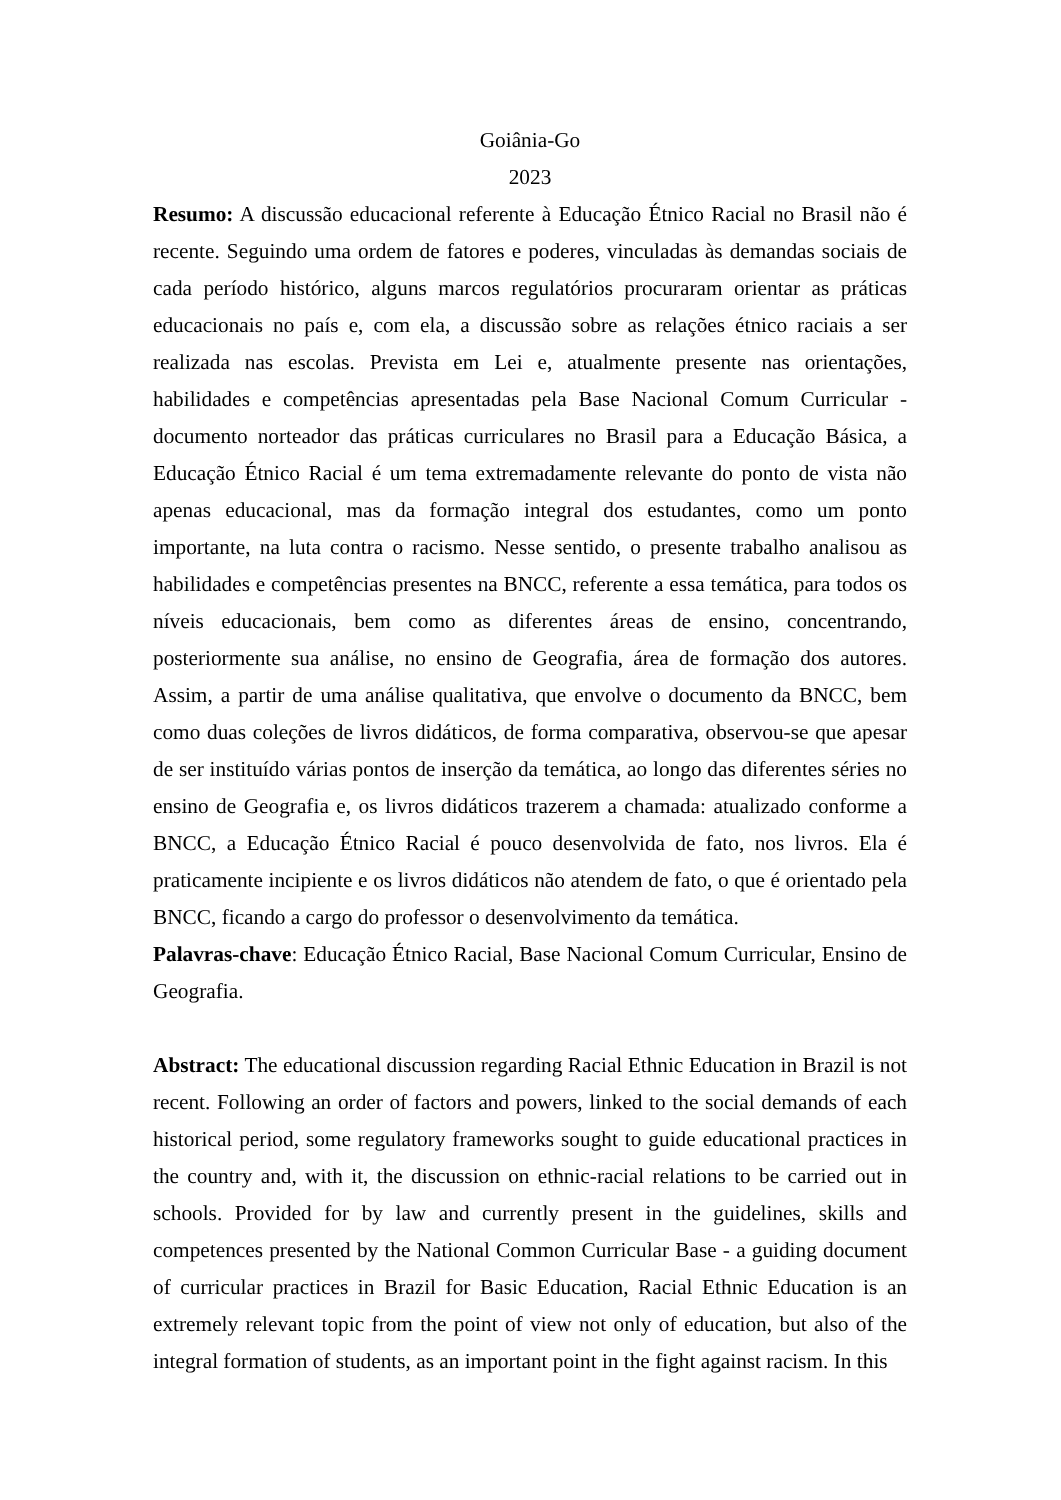Goiânia-Go
2023
Resumo: A discussão educacional referente à Educação Étnico Racial no Brasil não é recente. Seguindo uma ordem de fatores e poderes, vinculadas às demandas sociais de cada período histórico, alguns marcos regulatórios procuraram orientar as práticas educacionais no país e, com ela, a discussão sobre as relações étnico raciais a ser realizada nas escolas. Prevista em Lei e, atualmente presente nas orientações, habilidades e competências apresentadas pela Base Nacional Comum Curricular - documento norteador das práticas curriculares no Brasil para a Educação Básica, a Educação Étnico Racial é um tema extremadamente relevante do ponto de vista não apenas educacional, mas da formação integral dos estudantes, como um ponto importante, na luta contra o racismo. Nesse sentido, o presente trabalho analisou as habilidades e competências presentes na BNCC, referente a essa temática, para todos os níveis educacionais, bem como as diferentes áreas de ensino, concentrando, posteriormente sua análise, no ensino de Geografia, área de formação dos autores. Assim, a partir de uma análise qualitativa, que envolve o documento da BNCC, bem como duas coleções de livros didáticos, de forma comparativa, observou-se que apesar de ser instituído várias pontos de inserção da temática, ao longo das diferentes séries no ensino de Geografia e, os livros didáticos trazerem a chamada: atualizado conforme a BNCC, a Educação Étnico Racial é pouco desenvolvida de fato, nos livros. Ela é praticamente incipiente e os livros didáticos não atendem de fato, o que é orientado pela BNCC, ficando a cargo do professor o desenvolvimento da temática.
Palavras-chave: Educação Étnico Racial, Base Nacional Comum Curricular, Ensino de Geografia.
Abstract: The educational discussion regarding Racial Ethnic Education in Brazil is not recent. Following an order of factors and powers, linked to the social demands of each historical period, some regulatory frameworks sought to guide educational practices in the country and, with it, the discussion on ethnic-racial relations to be carried out in schools. Provided for by law and currently present in the guidelines, skills and competences presented by the National Common Curricular Base - a guiding document of curricular practices in Brazil for Basic Education, Racial Ethnic Education is an extremely relevant topic from the point of view not only of education, but also of the integral formation of students, as an important point in the fight against racism. In this